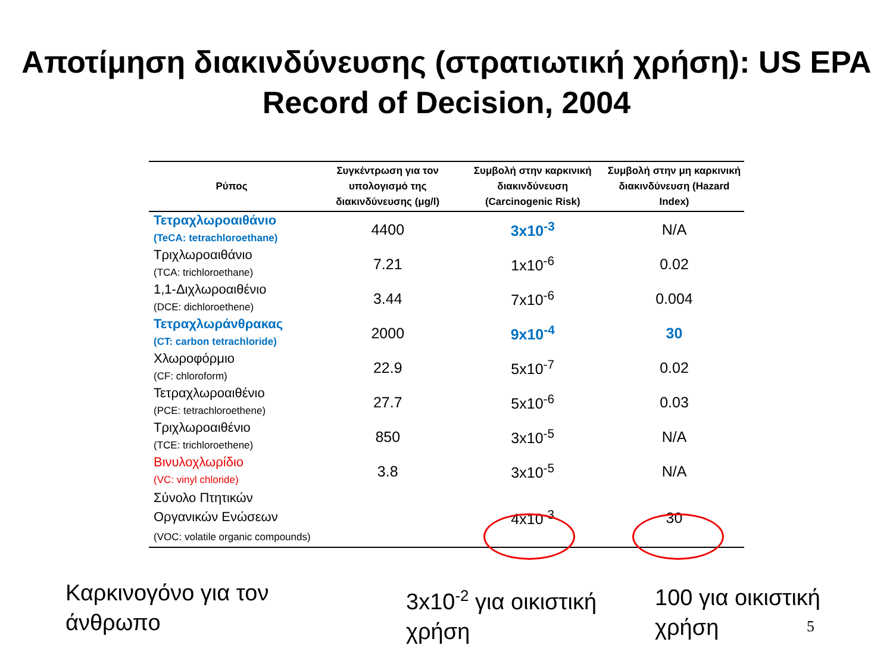Αποτίμηση διακινδύνευσης (στρατιωτική χρήση): US EPA Record of Decision, 2004
| Ρύπος | Συγκέντρωση για τον υπολογισμό της διακινδύνευσης (μg/l) | Συμβολή στην καρκινική διακινδύνευση (Carcinogenic Risk) | Συμβολή στην μη καρκινική διακινδύνευση (Hazard Index) |
| --- | --- | --- | --- |
| Τετραχλωροαιθάνιο (TeCA: tetrachloroethane) | 4400 | 3x10<sup>-3</sup> | N/A |
| Τριχλωροαιθάνιο (TCA: trichloroethane) | 7.21 | 1x10<sup>-6</sup> | 0.02 |
| 1,1-Διχλωροαιθένιο (DCE: dichloroethene) | 3.44 | 7x10<sup>-6</sup> | 0.004 |
| Τετραχλωράνθρακας (CT: carbon tetrachloride) | 2000 | 9x10<sup>-4</sup> | 30 |
| Χλωροφόρμιο (CF: chloroform) | 22.9 | 5x10<sup>-7</sup> | 0.02 |
| Τετραχλωροαιθένιο (PCE: tetrachloroethene) | 27.7 | 5x10<sup>-6</sup> | 0.03 |
| Τριχλωροαιθένιο (TCE: trichloroethene) | 850 | 3x10<sup>-5</sup> | N/A |
| Βινυλοχλωρίδιο (VC: vinyl chloride) | 3.8 | 3x10<sup>-5</sup> | N/A |
| Σύνολο Πτητικών Οργανικών Ενώσεων (VOC: volatile organic compounds) | | 4x10<sup>-3</sup> | 30 |
Καρκινογόνο για τον
άνθρωπο
3x10<sup>-2</sup> για οικιστική
χρήση
100 για οικιστική
χρήση
5